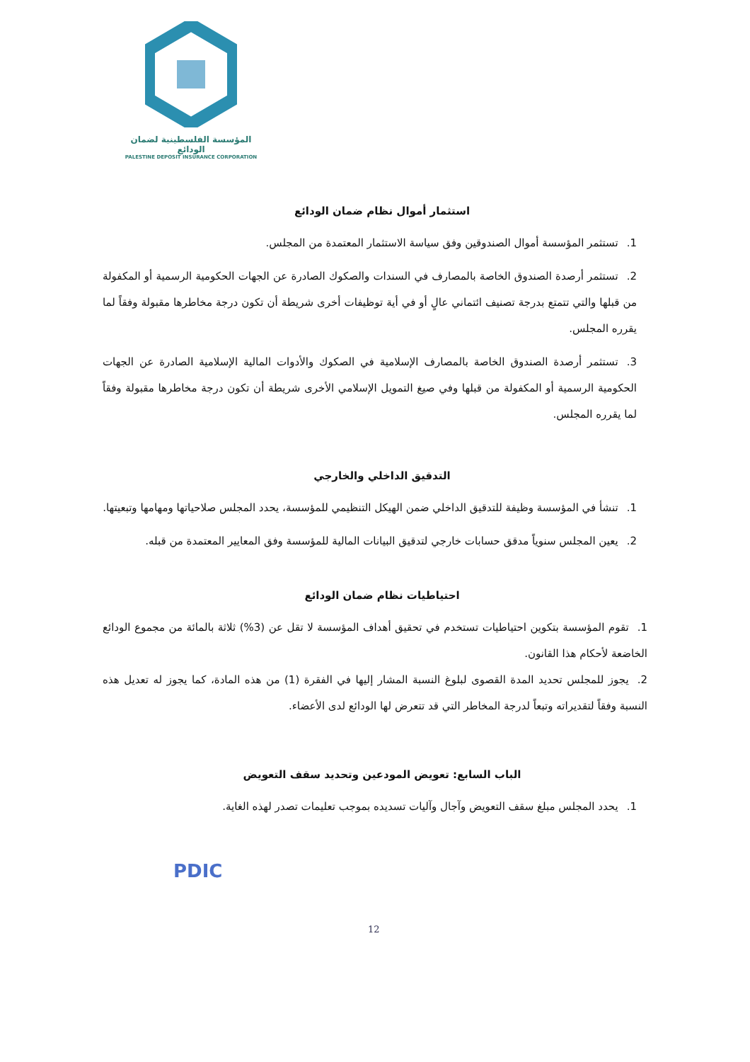المؤسسة الفلسطينية لضمان الودائع
PALESTINE DEPOSIT INSURANCE CORPORATION
استثمار أموال نظام ضمان الودائع
1. تستثمر المؤسسة أموال الصندوقين وفق سياسة الاستثمار المعتمدة من المجلس.
2. تستثمر أرصدة الصندوق الخاصة بالمصارف في السندات والصكوك الصادرة عن الجهات الحكومية الرسمية أو المكفولة من قبلها والتي تتمتع بدرجة تصنيف ائتماني عالٍ أو في أية توظيفات أخرى شريطة أن تكون درجة مخاطرها مقبولة وفقاً لما يقرره المجلس.
3. تستثمر أرصدة الصندوق الخاصة بالمصارف الإسلامية في الصكوك والأدوات المالية الإسلامية الصادرة عن الجهات الحكومية الرسمية أو المكفولة من قبلها وفي صيغ التمويل الإسلامي الأخرى شريطة أن تكون درجة مخاطرها مقبولة وفقاً لما يقرره المجلس.
التدقيق الداخلي والخارجي
1. تنشأ في المؤسسة وظيفة للتدقيق الداخلي ضمن الهيكل التنظيمي للمؤسسة، يحدد المجلس صلاحياتها ومهامها وتبعيتها.
2. يعين المجلس سنوياً مدقق حسابات خارجي لتدقيق البيانات المالية للمؤسسة وفق المعايير المعتمدة من قبله.
احتياطيات نظام ضمان الودائع
1. تقوم المؤسسة بتكوين احتياطيات تستخدم في تحقيق أهداف المؤسسة لا تقل عن (3%) ثلاثة بالمائة من مجموع الودائع الخاضعة لأحكام هذا القانون.
2. يجوز للمجلس تحديد المدة القصوى لبلوغ النسبة المشار إليها في الفقرة (1) من هذه المادة، كما يجوز له تعديل هذه النسبة وفقاً لتقديراته وتبعاً لدرجة المخاطر التي قد تتعرض لها الودائع لدى الأعضاء.
الباب السابع: تعويض المودعين وتحديد سقف التعويض
1. يحدد المجلس مبلغ سقف التعويض وآجال وآليات تسديده بموجب تعليمات تصدر لهذه الغاية.
PDIC
12